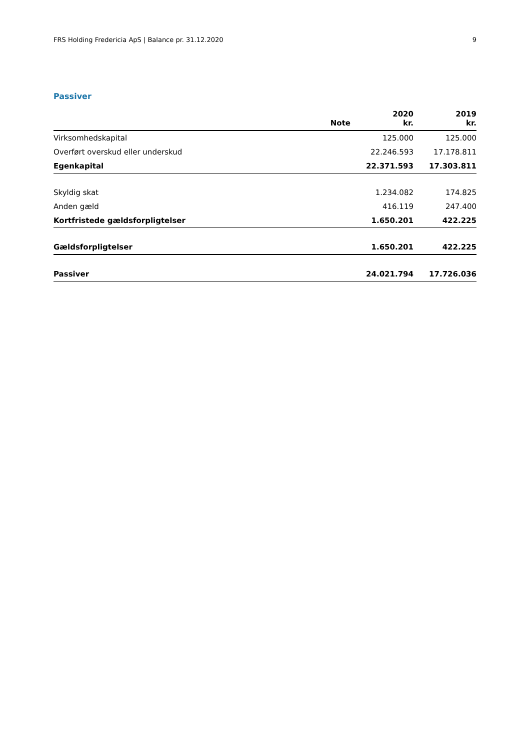FRS Holding Fredericia ApS | Balance pr. 31.12.2020 9
Passiver
| | Note | 2020 kr. | 2019 kr. |
| --- | --- | --- | --- |
| Virksomhedskapital | | 125.000 | 125.000 |
| Overført overskud eller underskud | | 22.246.593 | 17.178.811 |
| Egenkapital | | 22.371.593 | 17.303.811 |
| Skyldig skat | | 1.234.082 | 174.825 |
| Anden gæld | | 416.119 | 247.400 |
| Kortfristede gældsforpligtelser | | 1.650.201 | 422.225 |
| Gældsforpligtelser | | 1.650.201 | 422.225 |
| Passiver | | 24.021.794 | 17.726.036 |